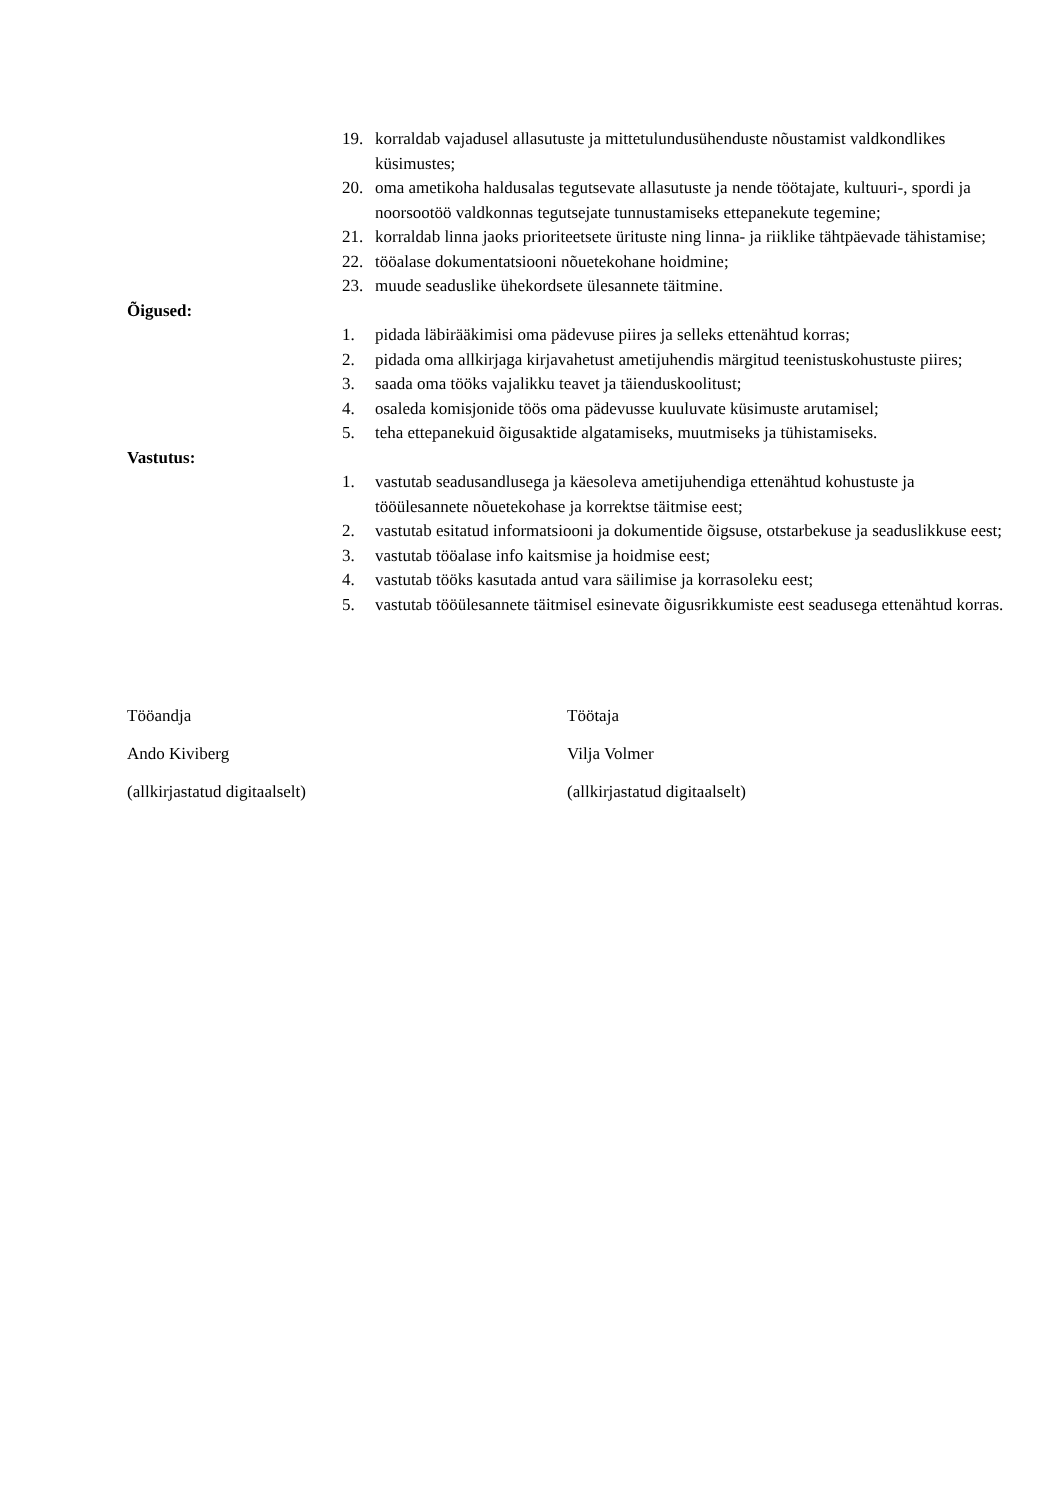19. korraldab vajadusel allasutuste ja mittetulundusühenduste nõustamist valdkondlikes küsimustes;
20. oma ametikoha haldusalas tegutsevate allasutuste ja nende töötajate, kultuuri-, spordi ja noorsootöö valdkonnas tegutsejate tunnustamiseks ettepanekute tegemine;
21. korraldab linna jaoks prioriteetsete ürituste ning linna- ja riiklike tähtpäevade tähistamise;
22. tööalase dokumentatsiooni nõuetekohane hoidmine;
23. muude seaduslike ühekordsete ülesannete täitmine.
Õigused:
1. pidada läbirääkimisi oma pädevuse piires ja selleks ettenähtud korras;
2. pidada oma allkirjaga kirjavahetust ametijuhendis märgitud teenistuskohustuste piires;
3. saada oma tööks vajalikku teavet ja täienduskoolitust;
4. osaleda komisjonide töös oma pädevusse kuuluvate küsimuste arutamisel;
5. teha ettepanekuid õigusaktide algatamiseks, muutmiseks ja tühistamiseks.
Vastutus:
1. vastutab seadusandlusega ja käesoleva ametijuhendiga ettenähtud kohustuste ja tööülesannete nõuetekohase ja korrektse täitmise eest;
2. vastutab esitatud informatsiooni ja dokumentide õigsuse, otstarbekuse ja seaduslikkuse eest;
3. vastutab tööalase info kaitsmise ja hoidmise eest;
4. vastutab tööks kasutada antud vara säilimise ja korrasoleku eest;
5. vastutab tööülesannete täitmisel esinevate õigusrikkumiste eest seadusega ettenähtud korras.
Tööandja
Ando Kiviberg
(allkirjastatud digitaalselt)
Töötaja
Vilja Volmer
(allkirjastatud digitaalselt)